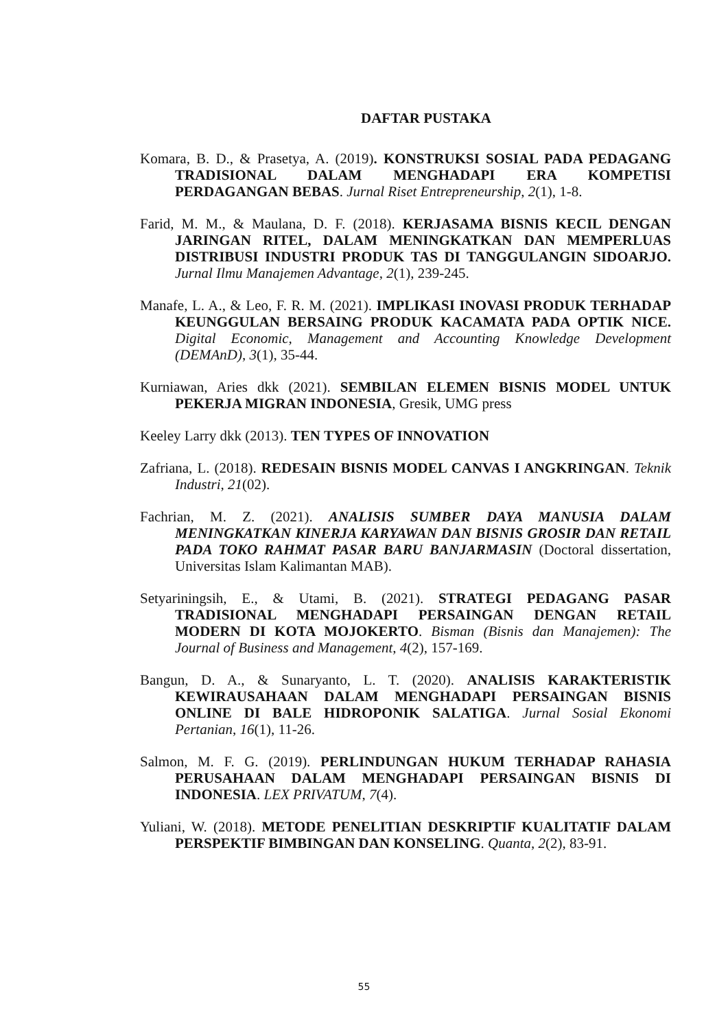DAFTAR PUSTAKA
Komara, B. D., & Prasetya, A. (2019). KONSTRUKSI SOSIAL PADA PEDAGANG TRADISIONAL DALAM MENGHADAPI ERA KOMPETISI PERDAGANGAN BEBAS. Jurnal Riset Entrepreneurship, 2(1), 1-8.
Farid, M. M., & Maulana, D. F. (2018). KERJASAMA BISNIS KECIL DENGAN JARINGAN RITEL, DALAM MENINGKATKAN DAN MEMPERLUAS DISTRIBUSI INDUSTRI PRODUK TAS DI TANGGULANGIN SIDOARJO. Jurnal Ilmu Manajemen Advantage, 2(1), 239-245.
Manafe, L. A., & Leo, F. R. M. (2021). IMPLIKASI INOVASI PRODUK TERHADAP KEUNGGULAN BERSAING PRODUK KACAMATA PADA OPTIK NICE. Digital Economic, Management and Accounting Knowledge Development (DEMAnD), 3(1), 35-44.
Kurniawan, Aries dkk (2021). SEMBILAN ELEMEN BISNIS MODEL UNTUK PEKERJA MIGRAN INDONESIA, Gresik, UMG press
Keeley Larry dkk (2013). TEN TYPES OF INNOVATION
Zafriana, L. (2018). REDESAIN BISNIS MODEL CANVAS I ANGKRINGAN. Teknik Industri, 21(02).
Fachrian, M. Z. (2021). ANALISIS SUMBER DAYA MANUSIA DALAM MENINGKATKAN KINERJA KARYAWAN DAN BISNIS GROSIR DAN RETAIL PADA TOKO RAHMAT PASAR BARU BANJARMASIN (Doctoral dissertation, Universitas Islam Kalimantan MAB).
Setyariningsih, E., & Utami, B. (2021). STRATEGI PEDAGANG PASAR TRADISIONAL MENGHADAPI PERSAINGAN DENGAN RETAIL MODERN DI KOTA MOJOKERTO. Bisman (Bisnis dan Manajemen): The Journal of Business and Management, 4(2), 157-169.
Bangun, D. A., & Sunaryanto, L. T. (2020). ANALISIS KARAKTERISTIK KEWIRAUSAHAAN DALAM MENGHADAPI PERSAINGAN BISNIS ONLINE DI BALE HIDROPONIK SALATIGA. Jurnal Sosial Ekonomi Pertanian, 16(1), 11-26.
Salmon, M. F. G. (2019). PERLINDUNGAN HUKUM TERHADAP RAHASIA PERUSAHAAN DALAM MENGHADAPI PERSAINGAN BISNIS DI INDONESIA. LEX PRIVATUM, 7(4).
Yuliani, W. (2018). METODE PENELITIAN DESKRIPTIF KUALITATIF DALAM PERSPEKTIF BIMBINGAN DAN KONSELING. Quanta, 2(2), 83-91.
55